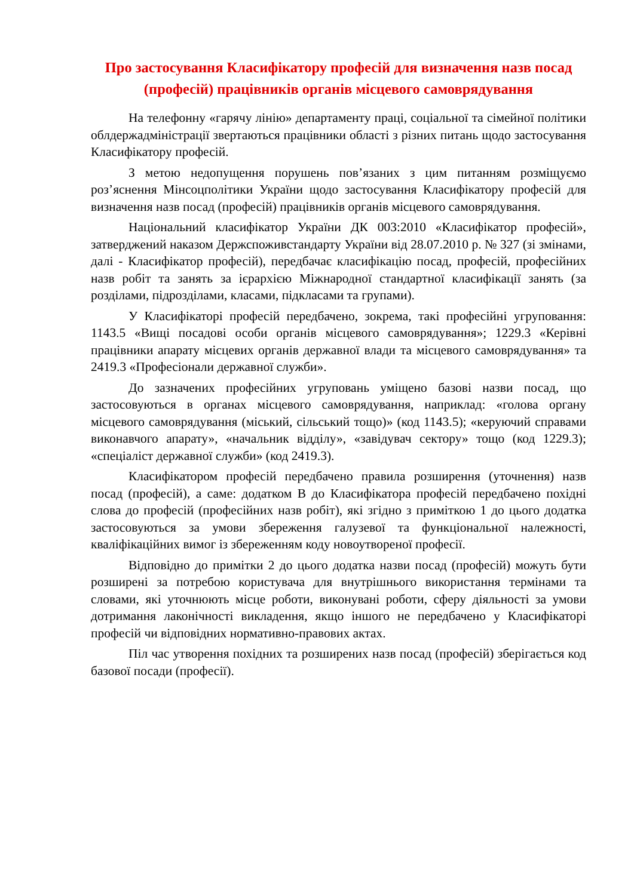Про застосування Класифікатору професій для визначення назв посад (професій) працівників органів місцевого самоврядування
На телефонну «гарячу лінію» департаменту праці, соціальної та сімейної політики облдержадміністрації звертаються працівники області з різних питань щодо застосування Класифікатору професій.
З метою недопущення порушень пов’язаних з цим питанням розміщуємо роз’яснення Мінсоцполітики України щодо застосування Класифікатору професій для визначення назв посад (професій) працівників органів місцевого самоврядування.
Національний класифікатор України ДК 003:2010 «Класифікатор професій», затверджений наказом Держспоживстандарту України від 28.07.2010 р. № 327 (зі змінами, далі - Класифікатор професій), передбачає класифікацію посад, професій, професійних назв робіт та занять за ієрархією Міжнародної стандартної класифікації занять (за розділами, підрозділами, класами, підкласами та групами).
У Класифікаторі професій передбачено, зокрема, такі професійні угруповання: 1143.5 «Вищі посадові особи органів місцевого самоврядування»; 1229.3 «Керівні працівники апарату місцевих органів державної влади та місцевого самоврядування» та 2419.3 «Професіонали державної служби».
До зазначених професійних угруповань уміщено базові назви посад, що застосовуються в органах місцевого самоврядування, наприклад: «голова органу місцевого самоврядування (міський, сільський тощо)» (код 1143.5); «керуючий справами виконавчого апарату», «начальник відділу», «завідувач сектору» тощо (код 1229.3); «спеціаліст державної служби» (код 2419.3).
Класифікатором професій передбачено правила розширення (уточнення) назв посад (професій), а саме: додатком В до Класифікатора професій передбачено похідні слова до професій (професійних назв робіт), які згідно з приміткою 1 до цього додатка застосовуються за умови збереження галузевої та функціональної належності, кваліфікаційних вимог із збереженням коду новоутвореної професії.
Відповідно до примітки 2 до цього додатка назви посад (професій) можуть бути розширені за потребою користувача для внутрішнього використання термінами та словами, які уточнюють місце роботи, виконувані роботи, сферу діяльності за умови дотримання лаконічності викладення, якщо іншого не передбачено у Класифікаторі професій чи відповідних нормативно-правових актах.
Піл час утворення похідних та розширених назв посад (професій) зберігається код базової посади (професії).